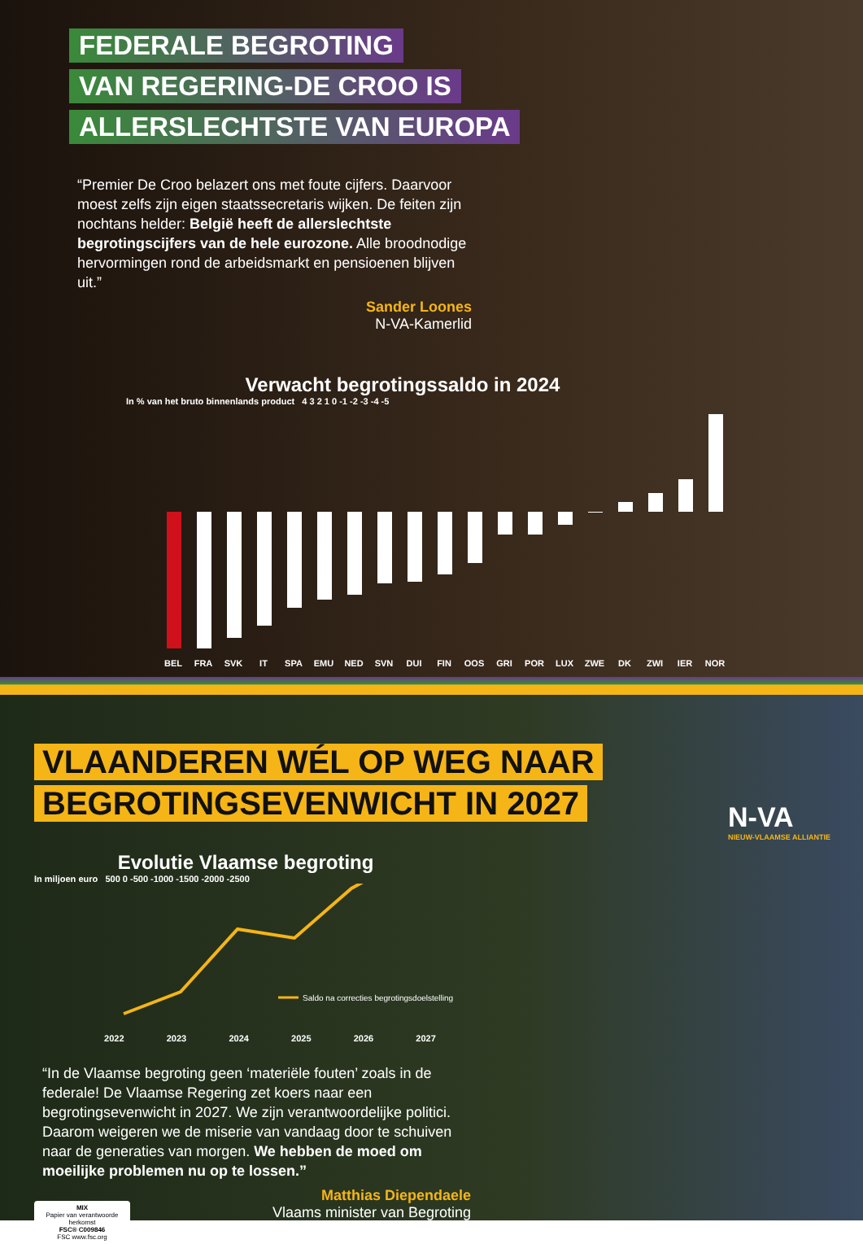FEDERALE BEGROTING
VAN REGERING-DE CROO IS
ALLERSLECHTSTE VAN EUROPA
“Premier De Croo belazert ons met foute cijfers. Daarvoor moest zelfs zijn eigen staatssecretaris wijken. De feiten zijn nochtans helder: België heeft de allerslechtste begrotingscijfers van de hele eurozone. Alle broodnodige hervormingen rond de arbeidsmarkt en pensioenen blijven uit.”
Sander Loones
N-VA-Kamerlid
Verwacht begrotingssaldo in 2024
In % van het bruto binnenlands product 4 3 2 1 0 -1 -2 -3 -4 -5
BEL FRA SVK IT SPA EMU NED SVN DUI FIN OOS GRI POR LUX ZWE DK ZWI IER NOR
VLAANDEREN WÉL OP WEG NAAR
BEGROTINGSEVENWICHT IN 2027
Evolutie Vlaamse begroting
In miljoen euro 500 0 -500 -1000 -1500 -2000 -2500
Saldo na correcties begrotingsdoelstelling
2022 2023 2024 2025 2026 2027
“In de Vlaamse begroting geen ‘materiële fouten’ zoals in de federale! De Vlaamse Regering zet koers naar een begrotingsevenwicht in 2027. We zijn verantwoordelijke politici. Daarom weigeren we de miserie van vandaag door te schuiven naar de generaties van morgen. We hebben de moed om moeilijke problemen nu op te lossen.”
Matthias Diependaele
Vlaams minister van Begroting
MIX
Papier van verantwoorde herkomst
FSC® C009846
FSC www.fsc.org
N-VA
NIEUW-VLAAMSE ALLIANTIE